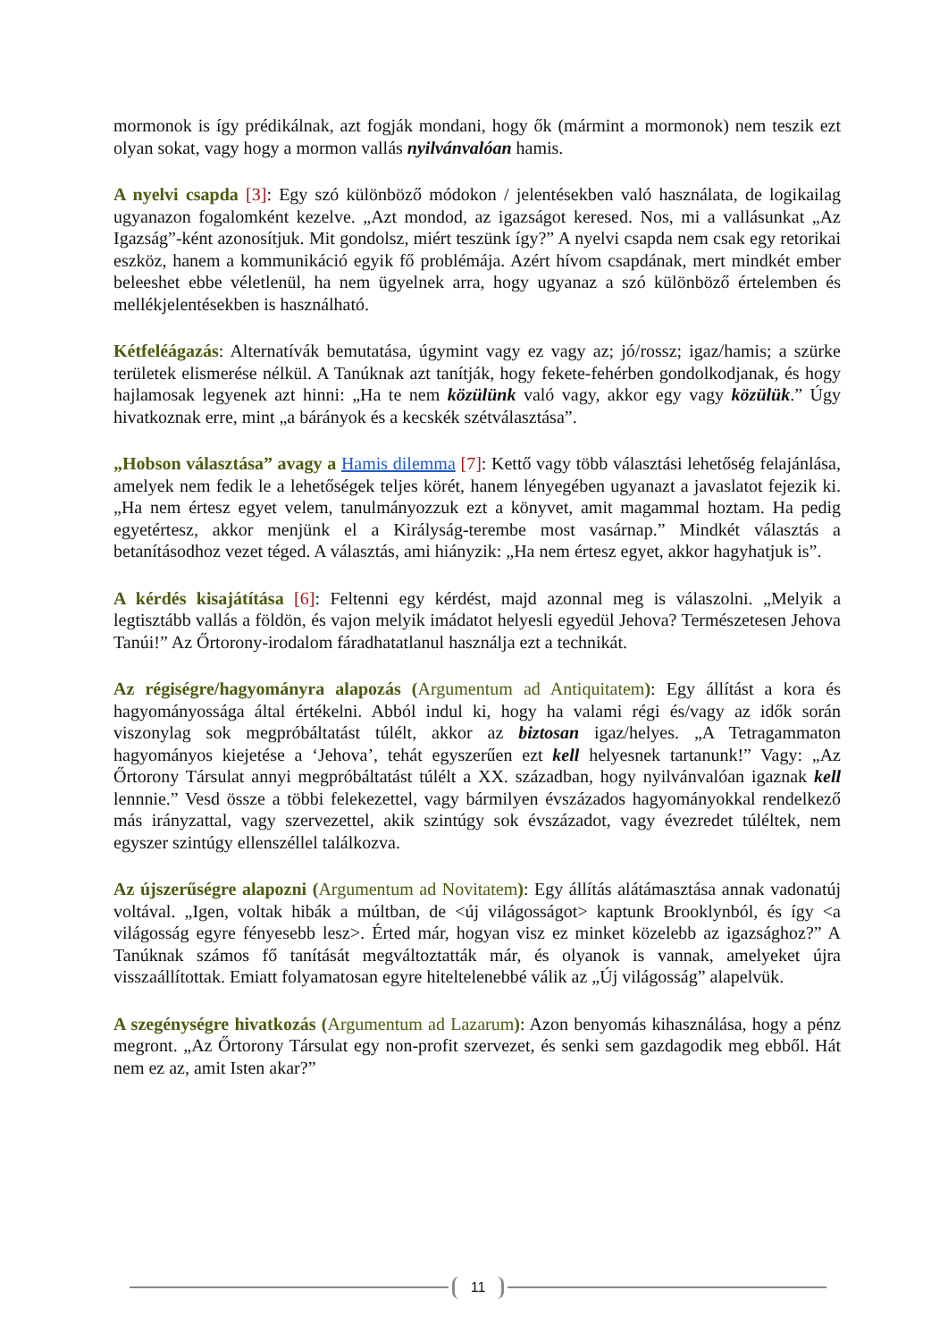mormonok is így prédikálnak, azt fogják mondani, hogy ők (mármint a mormonok) nem teszik ezt olyan sokat, vagy hogy a mormon vallás nyilvánvalóan hamis.
A nyelvi csapda [3]: Egy szó különböző módokon / jelentésekben való használata, de logikailag ugyanazon fogalomként kezelve. „Azt mondod, az igazságot keresed. Nos, mi a vallásunkat „Az Igazság”-ként azonosítjuk. Mit gondolsz, miért teszünk így?” A nyelvi csapda nem csak egy retorikai eszköz, hanem a kommunikáció egyik fő problémája. Azért hívom csapdának, mert mindkét ember beleeshet ebbe véletlenül, ha nem ügyelnek arra, hogy ugyanaz a szó különböző értelemben és mellékjelentésekben is használható.
Kétfeléágazás: Alternatívák bemutatása, úgymint vagy ez vagy az; jó/rossz; igaz/hamis; a szürke területek elismerése nélkül. A Tanúknak azt tanítják, hogy fekete-fehérben gondolkodjanak, és hogy hajlamosak legyenek azt hinni: „Ha te nem közülünk való vagy, akkor egy vagy közülük.” Úgy hivatkoznak erre, mint „a bárányok és a kecskék szétválasztása”.
„Hobson választása” avagy a Hamis dilemma [7]: Kettő vagy több választási lehetőség felajánlása, amelyek nem fedik le a lehetőségek teljes körét, hanem lényegében ugyanazt a javaslatot fejezik ki. „Ha nem értesz egyet velem, tanulmányozzuk ezt a könyvet, amit magammal hoztam. Ha pedig egyetértesz, akkor menjünk el a Királyság-terembe most vasárnap.” Mindkét választás a betanításodhoz vezet téged. A választás, ami hiányzik: „Ha nem értesz egyet, akkor hagyhatjuk is”.
A kérdés kisajátítása [6]: Feltenni egy kérdést, majd azonnal meg is válaszolni. „Melyik a legtisztább vallás a földön, és vajon melyik imádatot helyesli egyedül Jehova? Természetesen Jehova Tanúi!” Az Őrtorony-irodalom fáradhatatlanul használja ezt a technikát.
Az régiségre/hagyományra alapozás (Argumentum ad Antiquitatem): Egy állítást a kora és hagyományossága által értékelni. Abból indul ki, hogy ha valami régi és/vagy az idők során viszonylag sok megpróbáltatást túlélt, akkor az biztosan igaz/helyes. „A Tetragammaton hagyományos kiejetése a ‘Jehova’, tehát egyszerűen ezt kell helyesnek tartanunk!” Vagy: „Az Őrtorony Társulat annyi megpróbáltatást túlélt a XX. században, hogy nyilvánvalóan igaznak kell lennnie.” Vesd össze a többi felekezettel, vagy bármilyen évszázados hagyományokkal rendelkező más irányzattal, vagy szervezettel, akik szintúgy sok évszázadot, vagy évezredet túléltek, nem egyszer szintúgy ellenszéllel találkozva.
Az újszerűségre alapozni (Argumentum ad Novitatem): Egy állítás alátámasztása annak vadonatúj voltával. „Igen, voltak hibák a múltban, de <új világosságot> kaptunk Brooklynból, és így <a világosság egyre fényesebb lesz>. Érted már, hogyan visz ez minket közelebb az igazsághoz?” A Tanúknak számos fő tanítását megváltoztatták már, és olyanok is vannak, amelyeket újra visszaállítottak. Emiatt folyamatosan egyre hiteltelenebbé válik az „Új világosság” alapelvük.
A szegénységre hivatkozás (Argumentum ad Lazarum): Azon benyomás kihasználása, hogy a pénz megront. „Az Őrtorony Társulat egy non-profit szervezet, és senki sem gazdagodik meg ebből. Hát nem ez az, amit Isten akar?”
11